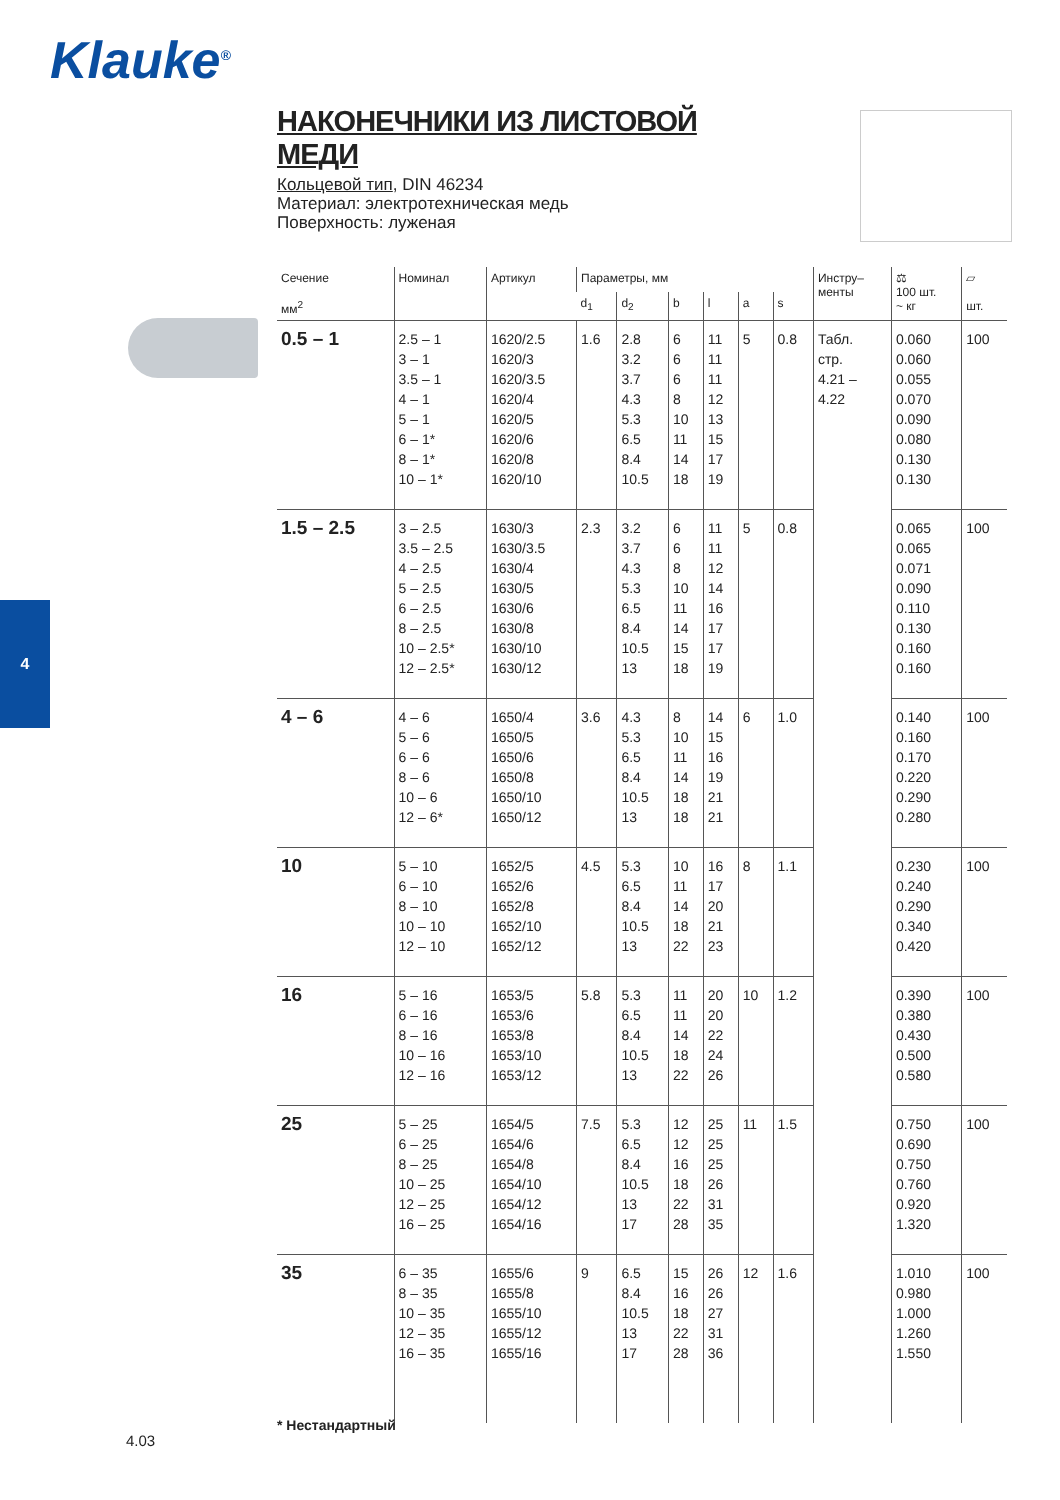Klauke<sup>®</sup>
4
НАКОНЕЧНИКИ ИЗ ЛИСТОВОЙ МЕДИ
Кольцевой тип, DIN 46234
Материал: электротехническая медь
Поверхность: луженая
| Сечение мм<sup>2</sup> | Номинал | Артикул | Параметры, мм | | | | | | Инстру– менты | ⚖ 100 шт. ~ кг | ▱ шт. |
| --- | --- | --- | --- | --- | --- | --- | --- | --- | --- | --- | --- |
| | | | d<sub>1</sub> | d<sub>2</sub> | b | l | a | s | | | |
| 0.5 – 1 | 2.5 – 1 3 – 1 3.5 – 1 4 – 1 5 – 1 6 – 1* 8 – 1* 10 – 1* | 1620/2.5 1620/3 1620/3.5 1620/4 1620/5 1620/6 1620/8 1620/10 | 1.6 | 2.8 3.2 3.7 4.3 5.3 6.5 8.4 10.5 | 6 6 6 8 10 11 14 18 | 11 11 11 12 13 15 17 19 | 5 | 0.8 | Табл. стр. 4.21 – 4.22 | 0.060 0.060 0.055 0.070 0.090 0.080 0.130 0.130 | 100 |
| 1.5 – 2.5 | 3 – 2.5 3.5 – 2.5 4 – 2.5 5 – 2.5 6 – 2.5 8 – 2.5 10 – 2.5* 12 – 2.5* | 1630/3 1630/3.5 1630/4 1630/5 1630/6 1630/8 1630/10 1630/12 | 2.3 | 3.2 3.7 4.3 5.3 6.5 8.4 10.5 13 | 6 6 8 10 11 14 15 18 | 11 11 12 14 16 17 17 19 | 5 | 0.8 | | 0.065 0.065 0.071 0.090 0.110 0.130 0.160 0.160 | 100 |
| 4 – 6 | 4 – 6 5 – 6 6 – 6 8 – 6 10 – 6 12 – 6* | 1650/4 1650/5 1650/6 1650/8 1650/10 1650/12 | 3.6 | 4.3 5.3 6.5 8.4 10.5 13 | 8 10 11 14 18 18 | 14 15 16 19 21 21 | 6 | 1.0 | | 0.140 0.160 0.170 0.220 0.290 0.280 | 100 |
| 10 | 5 – 10 6 – 10 8 – 10 10 – 10 12 – 10 | 1652/5 1652/6 1652/8 1652/10 1652/12 | 4.5 | 5.3 6.5 8.4 10.5 13 | 10 11 14 18 22 | 16 17 20 21 23 | 8 | 1.1 | | 0.230 0.240 0.290 0.340 0.420 | 100 |
| 16 | 5 – 16 6 – 16 8 – 16 10 – 16 12 – 16 | 1653/5 1653/6 1653/8 1653/10 1653/12 | 5.8 | 5.3 6.5 8.4 10.5 13 | 11 11 14 18 22 | 20 20 22 24 26 | 10 | 1.2 | | 0.390 0.380 0.430 0.500 0.580 | 100 |
| 25 | 5 – 25 6 – 25 8 – 25 10 – 25 12 – 25 16 – 25 | 1654/5 1654/6 1654/8 1654/10 1654/12 1654/16 | 7.5 | 5.3 6.5 8.4 10.5 13 17 | 12 12 16 18 22 28 | 25 25 25 26 31 35 | 11 | 1.5 | | 0.750 0.690 0.750 0.760 0.920 1.320 | 100 |
| 35 | 6 – 35 8 – 35 10 – 35 12 – 35 16 – 35 | 1655/6 1655/8 1655/10 1655/12 1655/16 | 9 | 6.5 8.4 10.5 13 17 | 15 16 18 22 28 | 26 26 27 31 36 | 12 | 1.6 | | 1.010 0.980 1.000 1.260 1.550 | 100 |
* Нестандартный
4.03